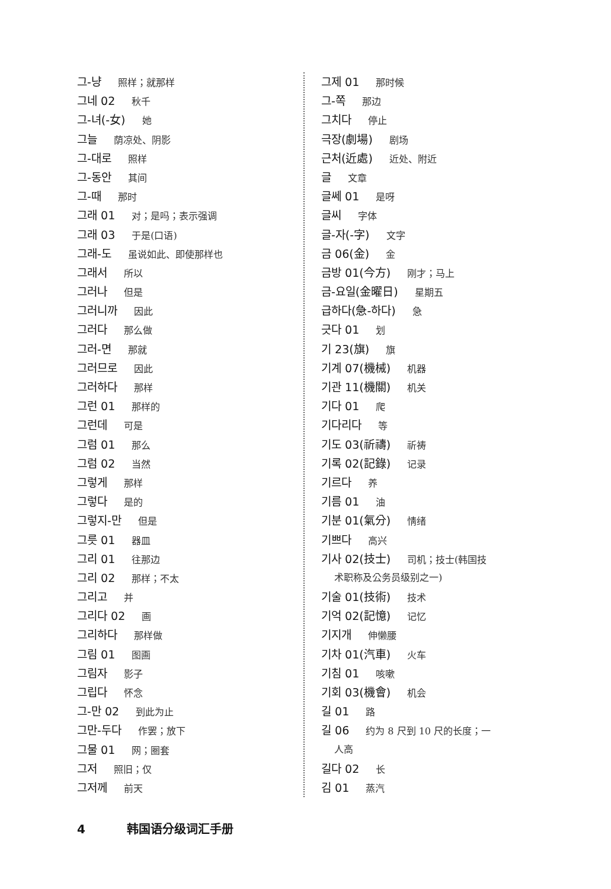그-냥 照样；就那样
그네 02 秋千
그-녀(-女) 她
그늘 荫凉处、阴影
그-대로 照样
그-동안 其间
그-때 那时
그래 01 对；是吗；表示强调
그래 03 于是(口语)
그래-도 虽说如此、即使那样也
그래서 所以
그러나 但是
그러니까 因此
그러다 那么做
그러-면 那就
그러므로 因此
그러하다 那样
그런 01 那样的
그런데 可是
그럼 01 那么
그럼 02 当然
그렇게 那样
그렇다 是的
그렇지-만 但是
그릇 01 器皿
그리 01 往那边
그리 02 那样；不太
그리고 并
그리다 02 画
그리하다 那样做
그림 01 图画
그림자 影子
그립다 怀念
그-만 02 到此为止
그만-두다 作罢；放下
그물 01 网；圈套
그저 照旧；仅
그저께 前天
그제 01 那时候
그-쪽 那边
그치다 停止
극장(劇場) 剧场
근처(近處) 近处、附近
글 文章
글쎄 01 是呀
글씨 字体
글-자(-字) 文字
금 06(金) 金
금방 01(今方) 刚才；马上
금-요일(金曜日) 星期五
급하다(急-하다) 急
긋다 01 划
기 23(旗) 旗
기계 07(機械) 机器
기관 11(機關) 机关
기다 01 爬
기다리다 等
기도 03(祈禱) 祈祷
기록 02(記錄) 记录
기르다 养
기름 01 油
기분 01(氣分) 情绪
기쁘다 高兴
기사 02(技士) 司机；技士(韩国技
术职称及公务员级别之一)
기술 01(技術) 技术
기억 02(記憶) 记忆
기지개 伸懒腰
기차 01(汽車) 火车
기침 01 咳嗽
기회 03(機會) 机会
길 01 路
길 06 约为 8 尺到 10 尺的长度；一
人高
길다 02 长
김 01 蒸汽
4 韩国语分级词汇手册